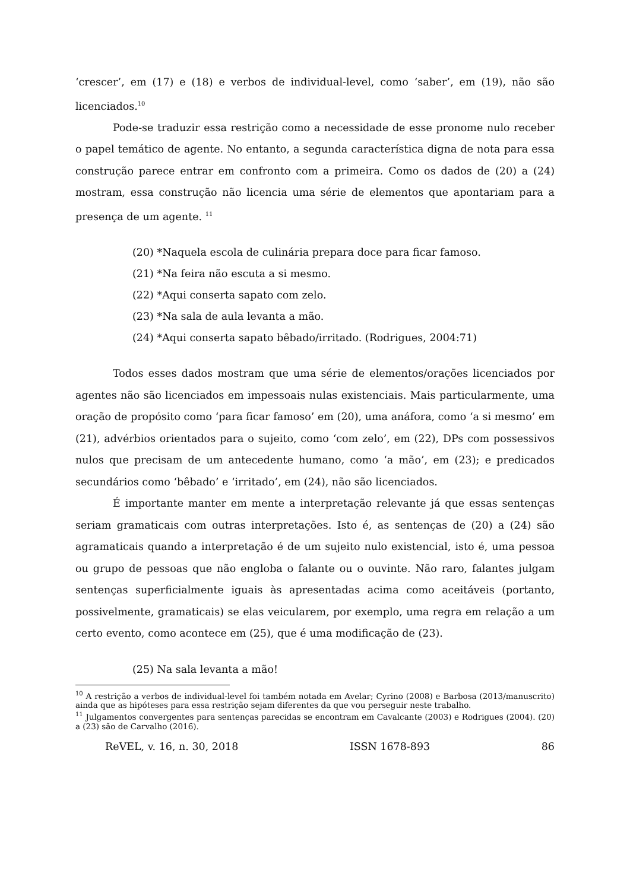‘crescer’, em (17) e (18) e verbos de individual-level, como ‘saber’, em (19), não são licenciados.<sup>10</sup>
Pode-se traduzir essa restrição como a necessidade de esse pronome nulo receber o papel temático de agente. No entanto, a segunda característica digna de nota para essa construção parece entrar em confronto com a primeira. Como os dados de (20) a (24) mostram, essa construção não licencia uma série de elementos que apontariam para a presença de um agente. <sup>11</sup>
(20) *Naquela escola de culinária prepara doce para ficar famoso.
(21) *Na feira não escuta a si mesmo.
(22) *Aqui conserta sapato com zelo.
(23) *Na sala de aula levanta a mão.
(24) *Aqui conserta sapato bêbado/irritado. (Rodrigues, 2004:71)
Todos esses dados mostram que uma série de elementos/orações licenciados por agentes não são licenciados em impessoais nulas existenciais. Mais particularmente, uma oração de propósito como ‘para ficar famoso’ em (20), uma anáfora, como ‘a si mesmo’ em (21), advérbios orientados para o sujeito, como ‘com zelo’, em (22), DPs com possessivos nulos que precisam de um antecedente humano, como ‘a mão’, em (23); e predicados secundários como ‘bêbado’ e ‘irritado’, em (24), não são licenciados.
É importante manter em mente a interpretação relevante já que essas sentenças seriam gramaticais com outras interpretações. Isto é, as sentenças de (20) a (24) são agramaticais quando a interpretação é de um sujeito nulo existencial, isto é, uma pessoa ou grupo de pessoas que não engloba o falante ou o ouvinte. Não raro, falantes julgam sentenças superficialmente iguais às apresentadas acima como aceitáveis (portanto, possivelmente, gramaticais) se elas veicularem, por exemplo, uma regra em relação a um certo evento, como acontece em (25), que é uma modificação de (23).
(25) Na sala levanta a mão!
<sup>10</sup> A restrição a verbos de individual-level foi também notada em Avelar; Cyrino (2008) e Barbosa (2013/manuscrito) ainda que as hipóteses para essa restrição sejam diferentes da que vou perseguir neste trabalho.
<sup>11</sup> Julgamentos convergentes para sentenças parecidas se encontram em Cavalcante (2003) e Rodrigues (2004). (20) a (23) são de Carvalho (2016).
ReVEL, v. 16, n. 30, 2018 ISSN 1678-893 86